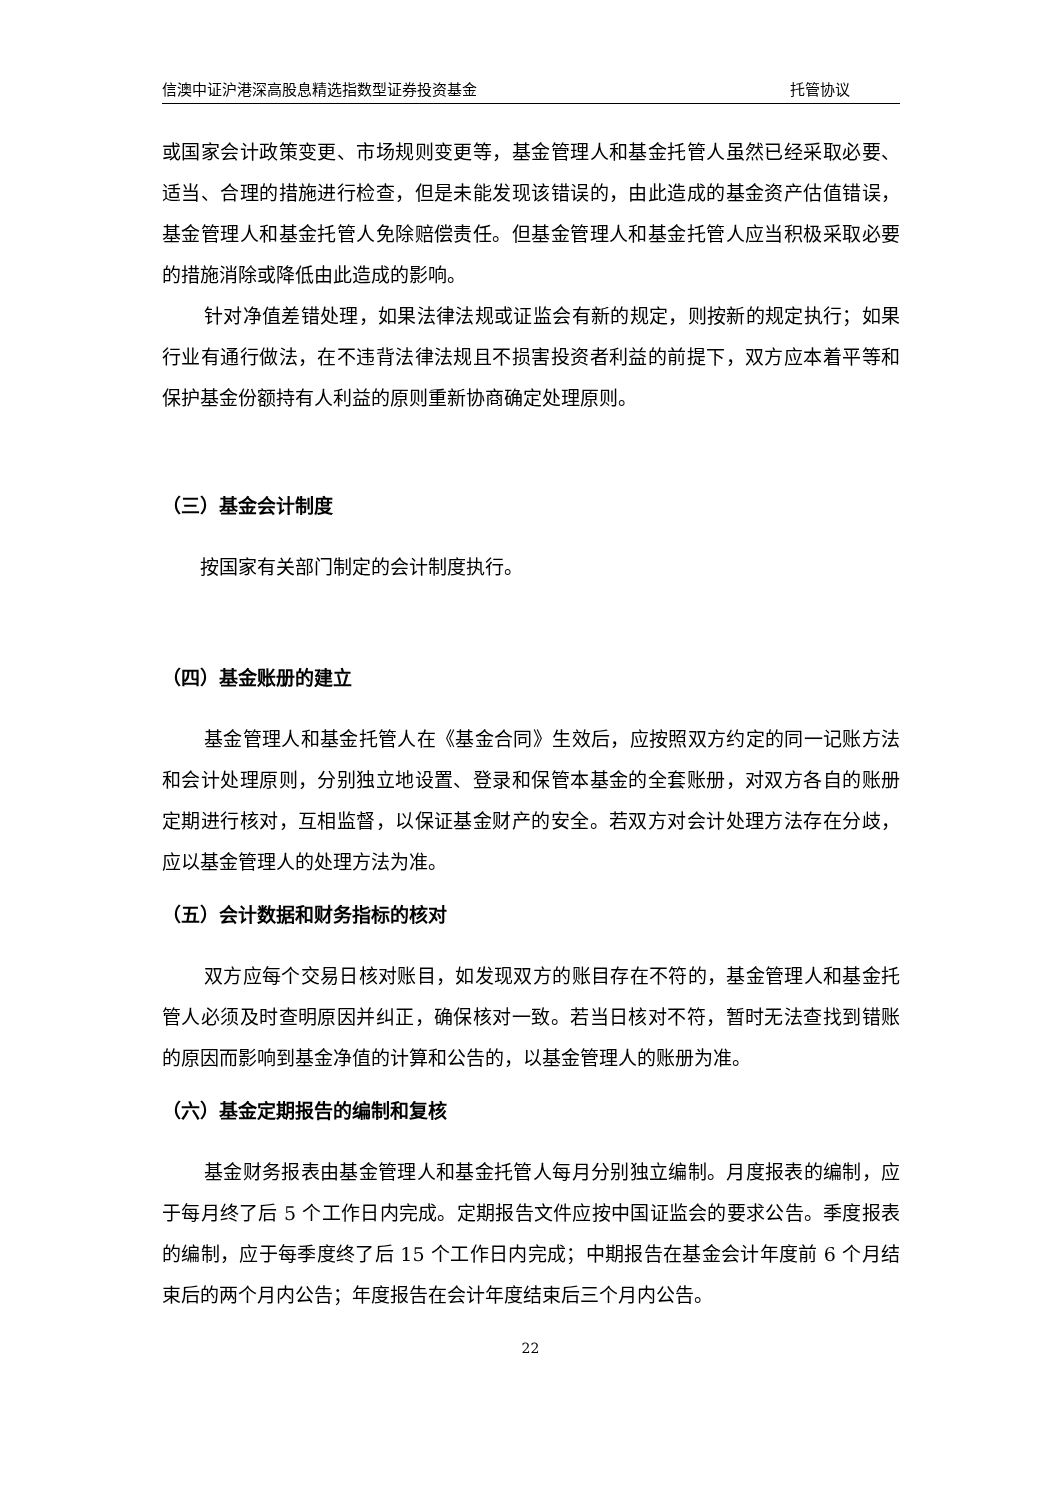信澳中证沪港深高股息精选指数型证券投资基金 托管协议
或国家会计政策变更、市场规则变更等，基金管理人和基金托管人虽然已经采取必要、适当、合理的措施进行检查，但是未能发现该错误的，由此造成的基金资产估值错误，基金管理人和基金托管人免除赔偿责任。但基金管理人和基金托管人应当积极采取必要的措施消除或降低由此造成的影响。
针对净值差错处理，如果法律法规或证监会有新的规定，则按新的规定执行；如果行业有通行做法，在不违背法律法规且不损害投资者利益的前提下，双方应本着平等和保护基金份额持有人利益的原则重新协商确定处理原则。
（三）基金会计制度
按国家有关部门制定的会计制度执行。
（四）基金账册的建立
基金管理人和基金托管人在《基金合同》生效后，应按照双方约定的同一记账方法和会计处理原则，分别独立地设置、登录和保管本基金的全套账册，对双方各自的账册定期进行核对，互相监督，以保证基金财产的安全。若双方对会计处理方法存在分歧，应以基金管理人的处理方法为准。
（五）会计数据和财务指标的核对
双方应每个交易日核对账目，如发现双方的账目存在不符的，基金管理人和基金托管人必须及时查明原因并纠正，确保核对一致。若当日核对不符，暂时无法查找到错账的原因而影响到基金净值的计算和公告的，以基金管理人的账册为准。
（六）基金定期报告的编制和复核
基金财务报表由基金管理人和基金托管人每月分别独立编制。月度报表的编制，应于每月终了后 5 个工作日内完成。定期报告文件应按中国证监会的要求公告。季度报表的编制，应于每季度终了后 15 个工作日内完成；中期报告在基金会计年度前 6 个月结束后的两个月内公告；年度报告在会计年度结束后三个月内公告。
22